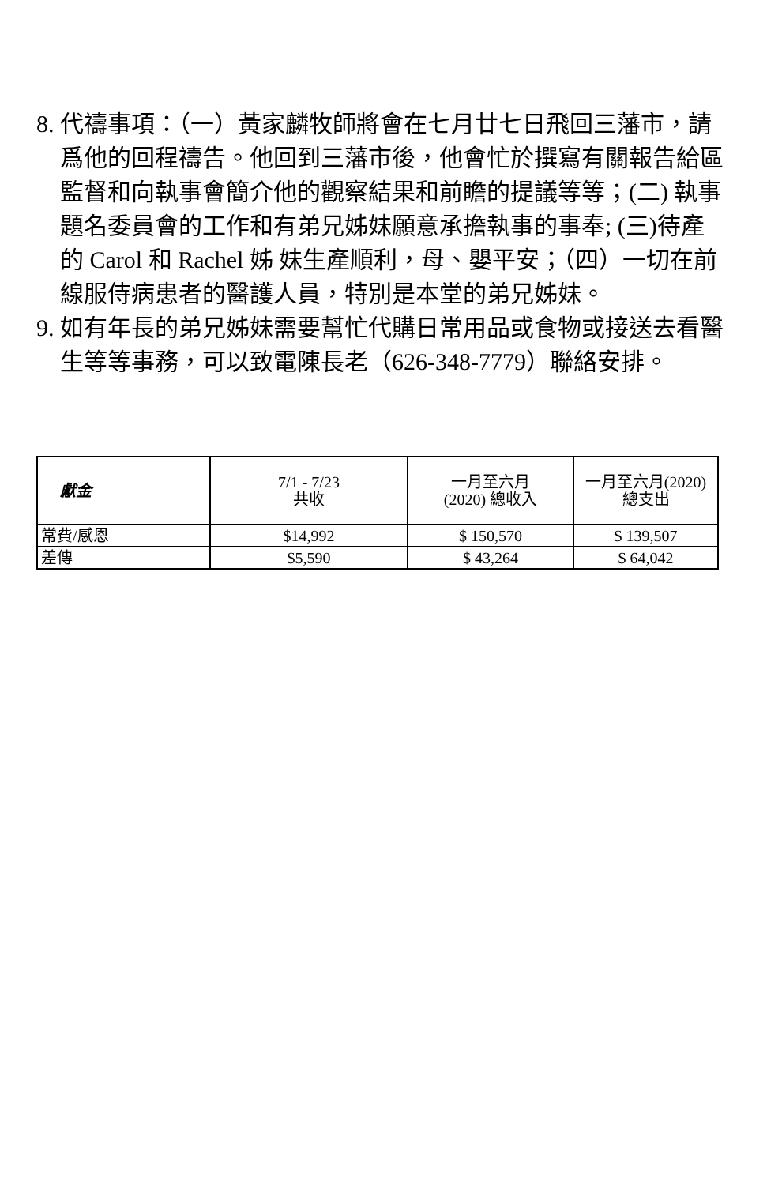8. 代禱事項：（一）黃家麟牧師將會在七月廿七日飛回三藩市，請爲他的回程禱告。他回到三藩市後，他會忙於撰寫有關報告給區監督和向執事會簡介他的觀察結果和前瞻的提議等等；(二) 執事題名委員會的工作和有弟兄姊妹願意承擔執事的事奉; (三)待產的 Carol 和 Rachel 姊 妹生產順利，母、嬰平安；（四）一切在前線服侍病患者的醫護人員，特別是本堂的弟兄姊妹。
9. 如有年長的弟兄姊妹需要幫忙代購日常用品或食物或接送去看醫生等等事務，可以致電陳長老（626-348-7779）聯絡安排。
| 獻金 | 7/1 - 7/23 共收 | 一月至六月 (2020) 總收入 | 一月至六月(2020) 總支出 |
| --- | --- | --- | --- |
| 常費/感恩 | $14,992 | $ 150,570 | $ 139,507 |
| 差傳 | $5,590 | $ 43,264 | $ 64,042 |